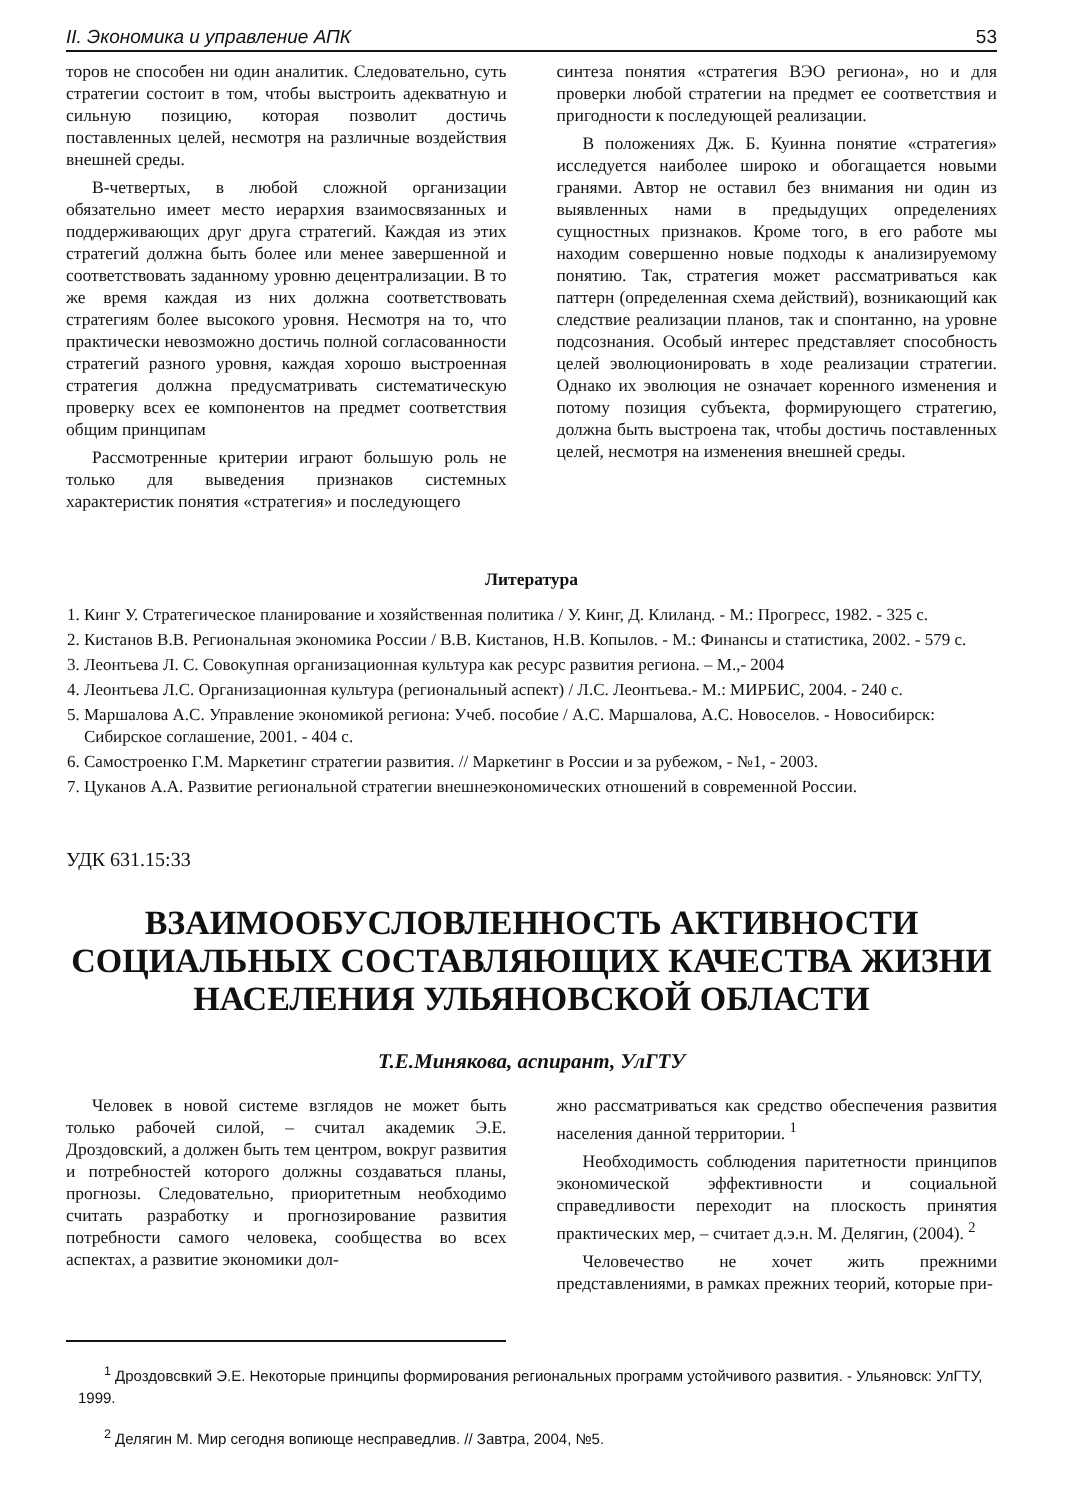II. Экономика и управление АПК 53
торов не способен ни один аналитик. Следовательно, суть стратегии состоит в том, чтобы выстроить адекватную и сильную позицию, которая позволит достичь поставленных целей, несмотря на различные воздействия внешней среды.
В-четвертых, в любой сложной организации обязательно имеет место иерархия взаимосвязанных и поддерживающих друг друга стратегий. Каждая из этих стратегий должна быть более или менее завершенной и соответствовать заданному уровню децентрализации. В то же время каждая из них должна соответствовать стратегиям более высокого уровня. Несмотря на то, что практически невозможно достичь полной согласованности стратегий разного уровня, каждая хорошо выстроенная стратегия должна предусматривать систематическую проверку всех ее компонентов на предмет соответствия общим принципам
Рассмотренные критерии играют большую роль не только для выведения признаков системных характеристик понятия «стратегия» и последующего
синтеза понятия «стратегия ВЭО региона», но и для проверки любой стратегии на предмет ее соответствия и пригодности к последующей реализации.
В положениях Дж. Б. Куинна понятие «стратегия» исследуется наиболее широко и обогащается новыми гранями. Автор не оставил без внимания ни один из выявленных нами в предыдущих определениях сущностных признаков. Кроме того, в его работе мы находим совершенно новые подходы к анализируемому понятию. Так, стратегия может рассматриваться как паттерн (определенная схема действий), возникающий как следствие реализации планов, так и спонтанно, на уровне подсознания. Особый интерес представляет способность целей эволюционировать в ходе реализации стратегии. Однако их эволюция не означает коренного изменения и потому позиция субъекта, формирующего стратегию, должна быть выстроена так, чтобы достичь поставленных целей, несмотря на изменения внешней среды.
Литература
1. Кинг У. Стратегическое планирование и хозяйственная политика / У. Кинг, Д. Клиланд. - М.: Прогресс, 1982. - 325 с.
2. Кистанов В.В. Региональная экономика России / В.В. Кистанов, Н.В. Копылов. - М.: Финансы и статистика, 2002. - 579 с.
3. Леонтьева Л. С. Совокупная организационная культура как ресурс развития региона. – М.,- 2004
4. Леонтьева Л.С. Организационная культура (региональный аспект) / Л.С. Леонтьева.- М.: МИРБИС, 2004. - 240 с.
5. Маршалова А.С. Управление экономикой региона: Учеб. пособие / А.С. Маршалова, А.С. Новоселов. - Новосибирск: Сибирское соглашение, 2001. - 404 с.
6. Самостроенко Г.М. Маркетинг стратегии развития. // Маркетинг в России и за рубежом, - №1, - 2003.
7. Цуканов А.А. Развитие региональной стратегии внешнеэкономических отношений в современной России.
УДК 631.15:33
ВЗАИМООБУСЛОВЛЕННОСТЬ АКТИВНОСТИ СОЦИАЛЬНЫХ СОСТАВЛЯЮЩИХ КАЧЕСТВА ЖИЗНИ НАСЕЛЕНИЯ УЛЬЯНОВСКОЙ ОБЛАСТИ
Т.Е.Минякова, аспирант, УлГТУ
Человек в новой системе взглядов не может быть только рабочей силой, – считал академик Э.Е. Дроздовский, а должен быть тем центром, вокруг развития и потребностей которого должны создаваться планы, прогнозы. Следовательно, приоритетным необходимо считать разработку и прогнозирование развития потребности самого человека, сообщества во всех аспектах, а развитие экономики дол-
жно рассматриваться как средство обеспечения развития населения данной территории. <sup>1</sup>
Необходимость соблюдения паритетности принципов экономической эффективности и социальной справедливости переходит на плоскость принятия практических мер, – считает д.э.н. М. Делягин, (2004). <sup>2</sup>
Человечество не хочет жить прежними представлениями, в рамках прежних теорий, которые при-
<sup>1</sup> Дроздовсвкий Э.Е. Некоторые принципы формирования региональных программ устойчивого развития. - Ульяновск: УлГТУ, 1999.
<sup>2</sup> Делягин М. Мир сегодня вопиюще несправедлив. // Завтра, 2004, №5.